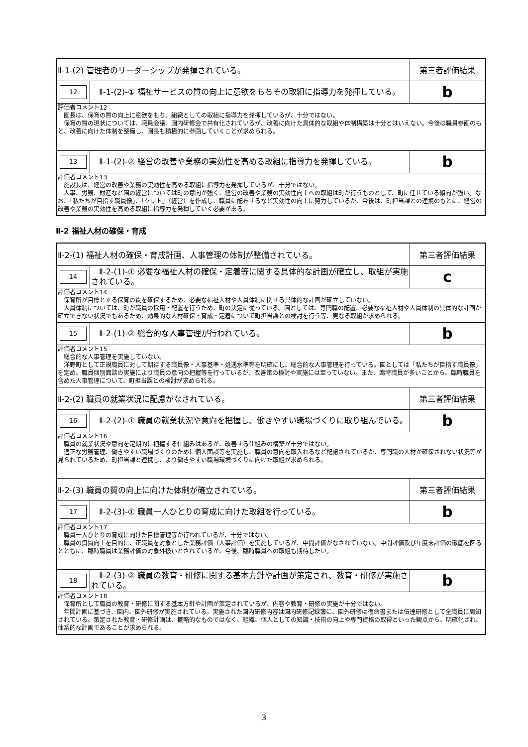| Ⅱ-1-(2) 管理者のリーダーシップが発揮されている。 | | 第三者評価結果 |
| 12 | Ⅱ-1-(2)-① 福祉サービスの質の向上に意欲をもちその取組に指導力を発揮している。 | b |
| 評価者コメント12 園長は、保育の質の向上に意欲をもち、組織としての取組に指導力を発揮しているが、十分ではない。 保育の質の現状については、職員会議、園内研修会で共有化されているが、改善に向けた具体的な取組や体制構築は十分とはいえない。今後は職員参画のもと、改善に向けた体制を整備し、園長も積極的に参画していくことが求められる。 | | |
| 13 | Ⅱ-1-(2)-② 経営の改善や業務の実効性を高める取組に指導力を発揮している。 | b |
| 評価者コメント13 施設長は、経営の改善や業務の実効性を高める取組に指導力を発揮しているが、十分ではない。 人事、労務、財産など園の経営については町の意向が強く、経営の改善や業務の実効性向上への取組は町が行うものとして、町に任せている傾向が強い。なお、「私たちが目指す職員像」、「クレト」（経営）を作成し、職員に配布するなど実効性の向上に努力しているが、今後は、町担当課との連携のもとに、経営の改善や業務の実効性を高める取組に指導力を発揮していく必要がある。 | | |
Ⅱ-2 福祉人材の確保・育成
| Ⅱ-2-(1) 福祉人材の確保・育成計画、人事管理の体制が整備されている。 | | 第三者評価結果 |
| 14 | Ⅱ-2-(1)-① 必要な福祉人材の確保・定着等に関する具体的な計画が確立し、取組が実施されている。 | c |
| 評価者コメント14 保育所が目標とする保育の質を確保するため、必要な福祉人材や人員体制に関する具体的な計画が確立していない。 人員体制については、町が職員の採用・配置を行うため、町の決定に従っている。園としては、専門職の配置、必要な福祉人材や人員体制の具体的な計画が確立できない状況でもあるため、効果的な人材確保・育成・定着について町担当課との検討を行う等、更なる取組が求められる。 | | |
| 15 | Ⅱ-2-(1)-② 総合的な人事管理が行われている。 | b |
| 評価者コメント15 総合的な人事管理を実施していない。 洋野町として正規職員に対して期待する職員像・人事基準・処遇水準等を明確にし、総合的な人事管理を行っている。園としては「私たちが目指す職員像」を定め、職員個別面談の実施により職員の意向の把握等を行っているが、改善策の検討や実施には至っていない。また、臨時職員が多いことから、臨時職員を含めた人事管理について、町担当課との検討が求められる。 | | |
| Ⅱ-2-(2) 職員の就業状況に配慮がなされている。 | | 第三者評価結果 |
| 16 | Ⅱ-2-(2)-① 職員の就業状況や意向を把握し、働きやすい職場づくりに取り組んでいる。 | b |
| 評価者コメント16 職員の就業状況や意向を定期的に把握する仕組みはあるが、改善する仕組みの構築が十分ではない。 適正な労務管理、働きやすい職場づくりのために個人面談等を実施し、職員の意向を取入れるなど配慮されているが、専門職の人材が確保されない状況等が見られているため、町担当課と連携し、より働きやすい職場環境づくりに向けた取組が求められる。 | | |
| Ⅱ-2-(3) 職員の質の向上に向けた体制が確立されている。 | | 第三者評価結果 |
| 17 | Ⅱ-2-(3)-① 職員一人ひとりの育成に向けた取組を行っている。 | b |
| 評価者コメント17 職員一人ひとりの育成に向けた目標管理等が行われているが、十分ではない。 職員の資質向上を目的に、正職員を対象とした業務評価（人事評価）を実施しているが、中間評価がなされていない。中間評価及び年度末評価の徹底を図るとともに、臨時職員は業務評価の対象外扱いとされているが、今後、臨時職員への取組も期待したい。 | | |
| 18 | Ⅱ-2-(3)-② 職員の教育・研修に関する基本方針や計画が策定され、教育・研修が実施されている。 | b |
| 評価者コメント18 保育所として職員の教育・研修に関する基本方針や計画が策定されているが、内容や教育・研修の実施が十分ではない。 年間計画に基づき、園内、園外研修が実施されている。実施された園内研修内容は園内研修記録簿に、園外研修は復命書または伝達研修として全職員に周知されている。策定された教育・研修計画は、概略的なものではなく、組織、個人としての知識・技術の向上や専門資格の取得といった観点から、明確化され、体系的な計画であることが求められる。 | | |
3